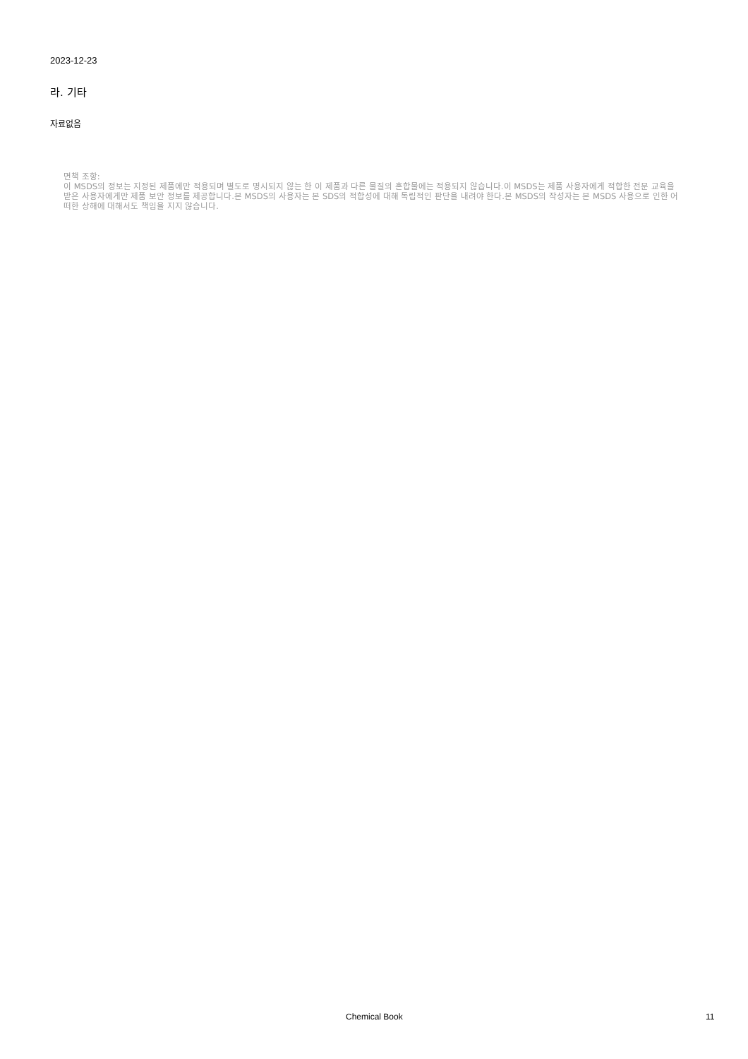2023-12-23
라. 기타
자료없음
면책 조항:
이 MSDS의 정보는 지정된 제품에만 적용되며 별도로 명시되지 않는 한 이 제품과 다른 물질의 혼합물에는 적용되지 않습니다.이 MSDS는 제품 사용자에게 적합한 전문 교육을 받은 사용자에게만 제품 보안 정보를 제공합니다.본 MSDS의 사용자는 본 SDS의 적합성에 대해 독립적인 판단을 내려야 한다.본 MSDS의 작성자는 본 MSDS 사용으로 인한 어떠한 상해에 대해서도 책임을 지지 않습니다.
Chemical Book 11